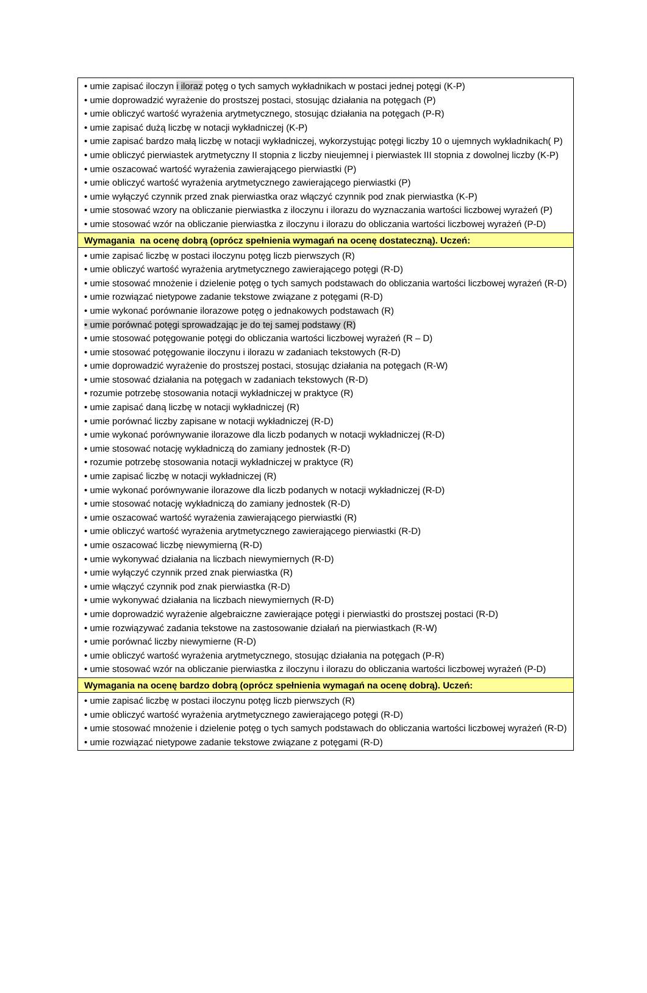| • umie zapisać iloczyn i iloraz potęg o tych samych wykładnikach w postaci jednej potęgi (K-P) • umie doprowadzić wyrażenie do prostszej postaci, stosując działania na potęgach (P) • umie obliczyć wartość wyrażenia arytmetycznego, stosując działania na potęgach (P-R) • umie zapisać dużą liczbę w notacji wykładniczej (K-P) • umie zapisać bardzo małą liczbę w notacji wykładniczej, wykorzystując potęgi liczby 10 o ujemnych wykładnikach( P) • umie obliczyć pierwiastek arytmetyczny II stopnia z liczby nieujemnej i pierwiastek III stopnia z dowolnej liczby (K-P) • umie oszacować wartość wyrażenia zawierającego pierwiastki (P) • umie obliczyć wartość wyrażenia arytmetycznego zawierającego pierwiastki (P) • umie wyłączyć czynnik przed znak pierwiastka oraz włączyć czynnik pod znak pierwiastka (K-P) • umie stosować wzory na obliczanie pierwiastka z iloczynu i ilorazu do wyznaczania wartości liczbowej wyrażeń (P) • umie stosować wzór na obliczanie pierwiastka z iloczynu i ilorazu do obliczania wartości liczbowej wyrażeń (P-D) |
| Wymagania na ocenę dobrą (oprócz spełnienia wymagań na ocenę dostateczną). Uczeń: |
| • umie zapisać liczbę w postaci iloczynu potęg liczb pierwszych (R) • umie obliczyć wartość wyrażenia arytmetycznego zawierającego potęgi (R-D) • umie stosować mnożenie i dzielenie potęg o tych samych podstawach do obliczania wartości liczbowej wyrażeń (R-D) • umie rozwiązać nietypowe zadanie tekstowe związane z potęgami (R-D) • umie wykonać porównanie ilorazowe potęg o jednakowych podstawach (R) • umie porównać potęgi sprowadzając je do tej samej podstawy (R) • umie stosować potęgowanie potęgi do obliczania wartości liczbowej wyrażeń (R – D) • umie stosować potęgowanie iloczynu i ilorazu w zadaniach tekstowych (R-D) • umie doprowadzić wyrażenie do prostszej postaci, stosując działania na potęgach (R-W) • umie stosować działania na potęgach w zadaniach tekstowych (R-D) • rozumie potrzebę stosowania notacji wykładniczej w praktyce (R) • umie zapisać daną liczbę w notacji wykładniczej (R) • umie porównać liczby zapisane w notacji wykładniczej (R-D) • umie wykonać porównywanie ilorazowe dla liczb podanych w notacji wykładniczej (R-D) • umie stosować notację wykładniczą do zamiany jednostek (R-D) • rozumie potrzebę stosowania notacji wykładniczej w praktyce (R) • umie zapisać liczbę w notacji wykładniczej (R) • umie wykonać porównywanie ilorazowe dla liczb podanych w notacji wykładniczej (R-D) • umie stosować notację wykładniczą do zamiany jednostek (R-D) • umie oszacować wartość wyrażenia zawierającego pierwiastki (R) • umie obliczyć wartość wyrażenia arytmetycznego zawierającego pierwiastki (R-D) • umie oszacować liczbę niewymierną (R-D) • umie wykonywać działania na liczbach niewymiernych (R-D) • umie wyłączyć czynnik przed znak pierwiastka (R) • umie włączyć czynnik pod znak pierwiastka (R-D) • umie wykonywać działania na liczbach niewymiernych (R-D) • umie doprowadzić wyrażenie algebraiczne zawierające potęgi i pierwiastki do prostszej postaci (R-D) • umie rozwiązywać zadania tekstowe na zastosowanie działań na pierwiastkach (R-W) • umie porównać liczby niewymierne (R-D) • umie obliczyć wartość wyrażenia arytmetycznego, stosując działania na potęgach (P-R) • umie stosować wzór na obliczanie pierwiastka z iloczynu i ilorazu do obliczania wartości liczbowej wyrażeń (P-D) |
| Wymagania na ocenę bardzo dobrą (oprócz spełnienia wymagań na ocenę dobrą). Uczeń: |
| • umie zapisać liczbę w postaci iloczynu potęg liczb pierwszych (R) • umie obliczyć wartość wyrażenia arytmetycznego zawierającego potęgi (R-D) • umie stosować mnożenie i dzielenie potęg o tych samych podstawach do obliczania wartości liczbowej wyrażeń (R-D) • umie rozwiązać nietypowe zadanie tekstowe związane z potęgami (R-D) |